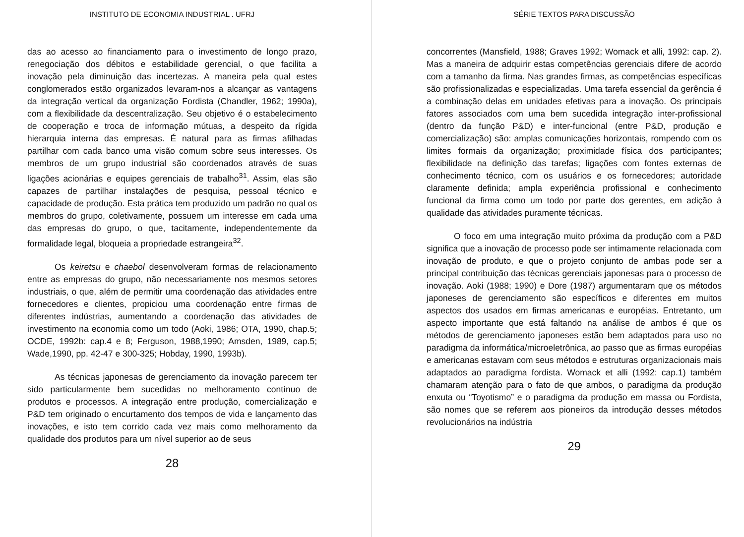INSTITUTO DE ECONOMIA INDUSTRIAL . UFRJ
das ao acesso ao financiamento para o investimento de longo prazo, renegociação dos débitos e estabilidade gerencial, o que facilita a inovação pela diminuição das incertezas. A maneira pela qual estes conglomerados estão organizados levaram-nos a alcançar as vantagens da integração vertical da organização Fordista (Chandler, 1962; 1990a), com a flexibilidade da descentralização. Seu objetivo é o estabelecimento de cooperação e troca de informação mútuas, a despeito da rígida hierarquia interna das empresas. É natural para as firmas afilhadas partilhar com cada banco uma visão comum sobre seus interesses. Os membros de um grupo industrial são coordenados através de suas ligações acionárias e equipes gerenciais de trabalho<sup>31</sup>. Assim, elas são capazes de partilhar instalações de pesquisa, pessoal técnico e capacidade de produção. Esta prática tem produzido um padrão no qual os membros do grupo, coletivamente, possuem um interesse em cada uma das empresas do grupo, o que, tacitamente, independentemente da formalidade legal, bloqueia a propriedade estrangeira<sup>32</sup>.
Os keiretsu e chaebol desenvolveram formas de relacionamento entre as empresas do grupo, não necessariamente nos mesmos setores industriais, o que, além de permitir uma coordenação das atividades entre fornecedores e clientes, propiciou uma coordenação entre firmas de diferentes indústrias, aumentando a coordenação das atividades de investimento na economia como um todo (Aoki, 1986; OTA, 1990, chap.5; OCDE, 1992b: cap.4 e 8; Ferguson, 1988,1990; Amsden, 1989, cap.5; Wade,1990, pp. 42-47 e 300-325; Hobday, 1990, 1993b).
As técnicas japonesas de gerenciamento da inovação parecem ter sido particularmente bem sucedidas no melhoramento contínuo de produtos e processos. A integração entre produção, comercialização e P&D tem originado o encurtamento dos tempos de vida e lançamento das inovações, e isto tem corrido cada vez mais como melhoramento da qualidade dos produtos para um nível superior ao de seus
28
SÉRIE TEXTOS PARA DISCUSSÃO
concorrentes (Mansfield, 1988; Graves 1992; Womack et alli, 1992: cap. 2). Mas a maneira de adquirir estas competências gerenciais difere de acordo com a tamanho da firma. Nas grandes firmas, as competências específicas são profissionalizadas e especializadas. Uma tarefa essencial da gerência é a combinação delas em unidades efetivas para a inovação. Os principais fatores associados com uma bem sucedida integração inter-profissional (dentro da função P&D) e inter-funcional (entre P&D, produção e comercialização) são: amplas comunicações horizontais, rompendo com os limites formais da organização; proximidade física dos participantes; flexibilidade na definição das tarefas; ligações com fontes externas de conhecimento técnico, com os usuários e os fornecedores; autoridade claramente definida; ampla experiência profissional e conhecimento funcional da firma como um todo por parte dos gerentes, em adição à qualidade das atividades puramente técnicas.
O foco em uma integração muito próxima da produção com a P&D significa que a inovação de processo pode ser intimamente relacionada com inovação de produto, e que o projeto conjunto de ambas pode ser a principal contribuição das técnicas gerenciais japonesas para o processo de inovação. Aoki (1988; 1990) e Dore (1987) argumentaram que os métodos japoneses de gerenciamento são específicos e diferentes em muitos aspectos dos usados em firmas americanas e européias. Entretanto, um aspecto importante que está faltando na análise de ambos é que os métodos de gerenciamento japoneses estão bem adaptados para uso no paradigma da informática/microeletrônica, ao passo que as firmas européias e americanas estavam com seus métodos e estruturas organizacionais mais adaptados ao paradigma fordista. Womack et alli (1992: cap.1) também chamaram atenção para o fato de que ambos, o paradigma da produção enxuta ou “Toyotismo” e o paradigma da produção em massa ou Fordista, são nomes que se referem aos pioneiros da introdução desses métodos revolucionários na indústria
29